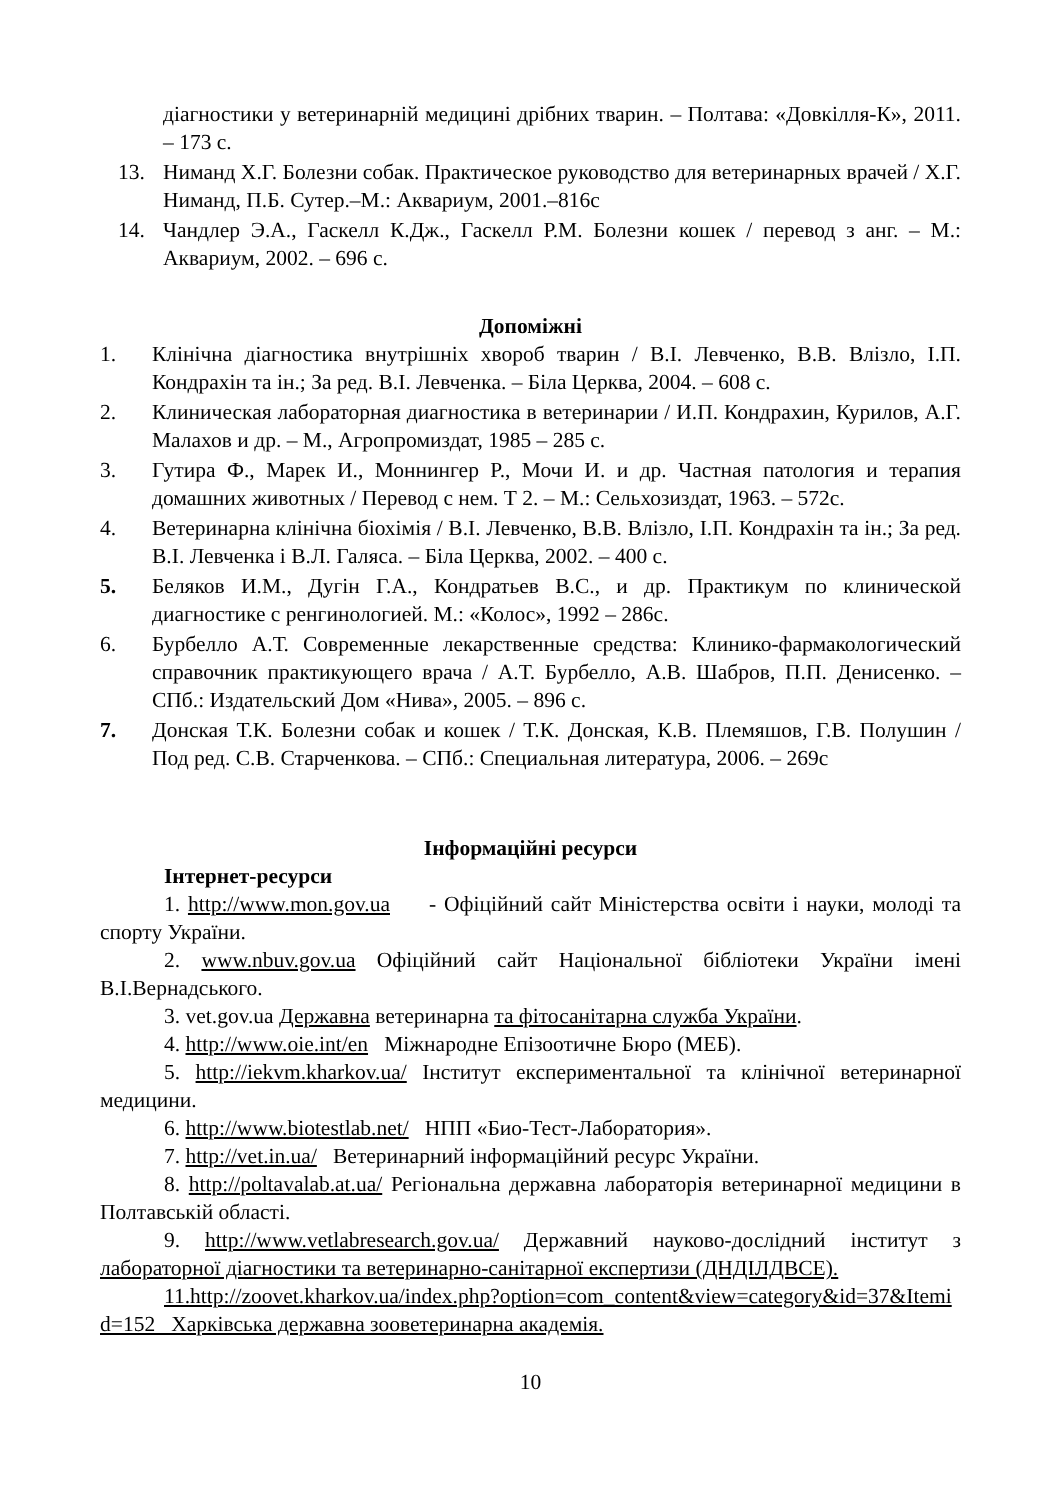діагностики у ветеринарній медицині дрібних тварин. – Полтава: «Довкілля-К», 2011. – 173 с.
13. Ниманд Х.Г. Болезни собак. Практическое руководство для ветеринарных врачей / Х.Г. Ниманд, П.Б. Сутер.–М.: Аквариум, 2001.–816с
14. Чандлер Э.А., Гаскелл К.Дж., Гаскелл Р.М. Болезни кошек / перевод з анг. – М.: Аквариум, 2002. – 696 с.
Допоміжні
1. Клінічна діагностика внутрішніх хвороб тварин / В.І. Левченко, В.В. Влізло, І.П. Кондрахін та ін.; За ред. В.І. Левченка. – Біла Церква, 2004. – 608 с.
2. Клиническая лабораторная диагностика в ветеринарии / И.П. Кондрахин, Курилов, А.Г. Малахов и др. – М., Агропромиздат, 1985 – 285 с.
3. Гутира Ф., Марек И., Моннингер Р., Мочи И. и др. Частная патология и терапия домашних животных / Перевод с нем. Т 2. – М.: Сельхозиздат, 1963. – 572с.
4. Ветеринарна клінічна біохімія / В.І. Левченко, В.В. Влізло, І.П. Кондрахін та ін.; За ред. В.І. Левченка і В.Л. Галяса. – Біла Церква, 2002. – 400 с.
5. Беляков И.М., Дугін Г.А., Кондратьев В.С., и др. Практикум по клинической диагностике с ренгинологией. М.: «Колос», 1992 – 286с.
6. Бурбелло А.Т. Современные лекарственные средства: Клинико-фармакологический справочник практикующего врача / А.Т. Бурбелло, А.В. Шабров, П.П. Денисенко. – СПб.: Издательский Дом «Нива», 2005. – 896 с.
7. Донская Т.К. Болезни собак и кошек / Т.К. Донская, К.В. Племяшов, Г.В. Полушин / Под ред. С.В. Старченкова. – СПб.: Специальная литература, 2006. – 269с
Інформаційні ресурси
Інтернет-ресурси
1. http://www.mon.gov.ua - Офіційний сайт Міністерства освіти і науки, молоді та спорту України.
2. www.nbuv.gov.ua Офіційний сайт Національної бібліотеки України імені В.І.Вернадського.
3. vet.gov.ua Державна ветеринарна та фітосанітарна служба України.
4. http://www.oie.int/en Міжнародне Епізоотичне Бюро (МЕБ).
5. http://iekvm.kharkov.ua/ Інститут експериментальної та клінічної ветеринарної медицини.
6. http://www.biotestlab.net/ НПП «Био-Тест-Лаборатория».
7. http://vet.in.ua/ Ветеринарний інформаційний ресурс України.
8. http://poltavalab.at.ua/ Регіональна державна лабораторія ветеринарної медицини в Полтавській області.
9. http://www.vetlabresearch.gov.ua/ Державний науково-дослідний інститут з лабораторної діагностики та ветеринарно-санітарної експертизи (ДНДІЛДВСЕ).
11.http://zoovet.kharkov.ua/index.php?option=com_content&view=category&id=37&Itemid=152 Харківська державна зооветеринарна академія.
10